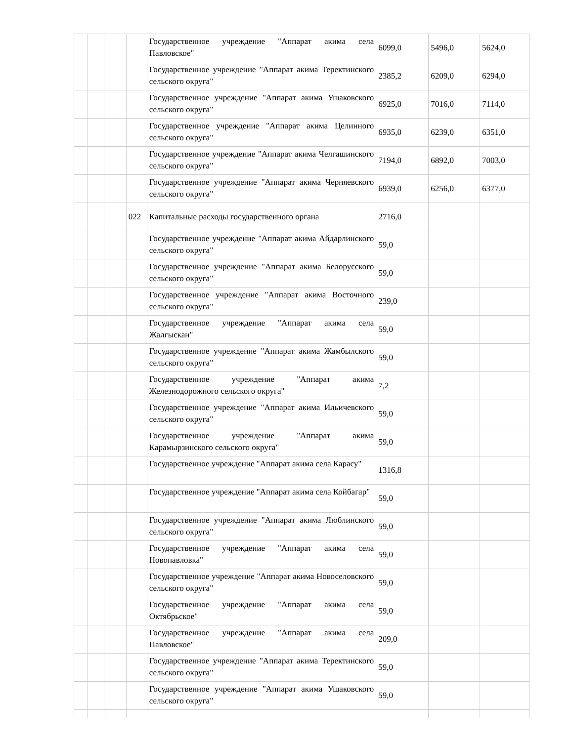| | | | | Государственное учреждение "Аппарат акима села Павловское" | 6099,0 | 5496,0 | 5624,0 |
| | | | | Государственное учреждение "Аппарат акима Теректинского сельского округа" | 2385,2 | 6209,0 | 6294,0 |
| | | | | Государственное учреждение "Аппарат акима Ушаковского сельского округа" | 6925,0 | 7016,0 | 7114,0 |
| | | | | Государственное учреждение "Аппарат акима Целинного сельского округа" | 6935,0 | 6239,0 | 6351,0 |
| | | | | Государственное учреждение "Аппарат акима Челгашинского сельского округа" | 7194,0 | 6892,0 | 7003,0 |
| | | | | Государственное учреждение "Аппарат акима Черняевского сельского округа" | 6939,0 | 6256,0 | 6377,0 |
| | | | 022 | Капитальные расходы государственного органа | 2716,0 | | |
| | | | | Государственное учреждение "Аппарат акима Айдарлинского сельского округа" | 59,0 | | |
| | | | | Государственное учреждение "Аппарат акима Белорусского сельского округа" | 59,0 | | |
| | | | | Государственное учреждение "Аппарат акима Восточного сельского округа" | 239,0 | | |
| | | | | Государственное учреждение "Аппарат акима села Жалгыскан" | 59,0 | | |
| | | | | Государственное учреждение "Аппарат акима Жамбылского сельского округа" | 59,0 | | |
| | | | | Государственное учреждение "Аппарат акима Железнодорожного сельского округа" | 7,2 | | |
| | | | | Государственное учреждение "Аппарат акима Ильичевского сельского округа" | 59,0 | | |
| | | | | Государственное учреждение "Аппарат акима Карамырзинского сельского округа" | 59,0 | | |
| | | | | Государственное учреждение "Аппарат акима села Карасу" | 1316,8 | | |
| | | | | Государственное учреждение "Аппарат акима села Койбагар" | 59,0 | | |
| | | | | Государственное учреждение "Аппарат акима Люблинского сельского округа" | 59,0 | | |
| | | | | Государственное учреждение "Аппарат акима села Новопавловка" | 59,0 | | |
| | | | | Государственное учреждение "Аппарат акима Новоселовского сельского округа" | 59,0 | | |
| | | | | Государственное учреждение "Аппарат акима села Октябрьское" | 59,0 | | |
| | | | | Государственное учреждение "Аппарат акима села Павловское" | 209,0 | | |
| | | | | Государственное учреждение "Аппарат акима Теректинского сельского округа" | 59,0 | | |
| | | | | Государственное учреждение "Аппарат акима Ушаковского сельского округа" | 59,0 | | |